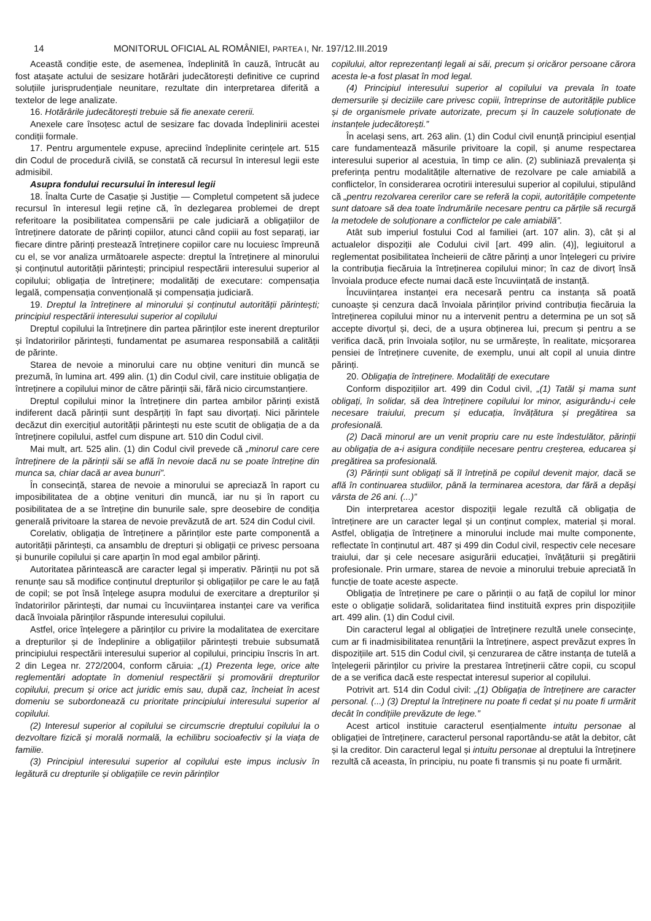14 MONITORUL OFICIAL AL ROMÂNIEI, PARTEA I, Nr. 197/12.III.2019
Această condiție este, de asemenea, îndeplinită în cauză, întrucât au fost atașate actului de sesizare hotărâri judecătorești definitive ce cuprind soluțiile jurisprudențiale neunitare, rezultate din interpretarea diferită a textelor de lege analizate.
16. Hotărârile judecătorești trebuie să fie anexate cererii.
Anexele care însoțesc actul de sesizare fac dovada îndeplinirii acestei condiții formale.
17. Pentru argumentele expuse, apreciind îndeplinite cerințele art. 515 din Codul de procedură civilă, se constată că recursul în interesul legii este admisibil.
Asupra fondului recursului în interesul legii
18. Înalta Curte de Casație și Justiție — Completul competent să judece recursul în interesul legii reține că, în dezlegarea problemei de drept referitoare la posibilitatea compensării pe cale judiciară a obligațiilor de întreținere datorate de părinți copiilor, atunci când copiii au fost separați, iar fiecare dintre părinți prestează întreținere copiilor care nu locuiesc împreună cu el, se vor analiza următoarele aspecte: dreptul la întreținere al minorului și conținutul autorității părintești; principiul respectării interesului superior al copilului; obligația de întreținere; modalități de executare: compensația legală, compensația convențională și compensația judiciară.
19. Dreptul la întreținere al minorului și conținutul autorității părintești; principiul respectării interesului superior al copilului
Dreptul copilului la întreținere din partea părinților este inerent drepturilor și îndatoririlor părintești, fundamentat pe asumarea responsabilă a calității de părinte.
Starea de nevoie a minorului care nu obține venituri din muncă se prezumă, în lumina art. 499 alin. (1) din Codul civil, care instituie obligația de întreținere a copilului minor de către părinții săi, fără nicio circumstanțiere.
Dreptul copilului minor la întreținere din partea ambilor părinți există indiferent dacă părinții sunt despărțiți în fapt sau divorțați. Nici părintele decăzut din exercițiul autorității părintești nu este scutit de obligația de a da întreținere copilului, astfel cum dispune art. 510 din Codul civil.
Mai mult, art. 525 alin. (1) din Codul civil prevede că „minorul care cere întreținere de la părinții săi se află în nevoie dacă nu se poate întreține din munca sa, chiar dacă ar avea bunuri”.
În consecință, starea de nevoie a minorului se apreciază în raport cu imposibilitatea de a obține venituri din muncă, iar nu și în raport cu posibilitatea de a se întreține din bunurile sale, spre deosebire de condiția generală privitoare la starea de nevoie prevăzută de art. 524 din Codul civil.
Corelativ, obligația de întreținere a părinților este parte componentă a autorității părintești, ca ansamblu de drepturi și obligații ce privesc persoana și bunurile copilului și care aparțin în mod egal ambilor părinți.
Autoritatea părintească are caracter legal și imperativ. Părinții nu pot să renunțe sau să modifice conținutul drepturilor și obligațiilor pe care le au față de copil; se pot însă înțelege asupra modului de exercitare a drepturilor și îndatoririlor părintești, dar numai cu încuviințarea instanței care va verifica dacă învoiala părinților răspunde interesului copilului.
Astfel, orice înțelegere a părinților cu privire la modalitatea de exercitare a drepturilor și de îndeplinire a obligațiilor părintești trebuie subsumată principiului respectării interesului superior al copilului, principiu înscris în art. 2 din Legea nr. 272/2004, conform căruia: „(1) Prezenta lege, orice alte reglementări adoptate în domeniul respectării și promovării drepturilor copilului, precum și orice act juridic emis sau, după caz, încheiat în acest domeniu se subordonează cu prioritate principiului interesului superior al copilului.
(2) Interesul superior al copilului se circumscrie dreptului copilului la o dezvoltare fizică și morală normală, la echilibru socioafectiv și la viața de familie.
(3) Principiul interesului superior al copilului este impus inclusiv în legătură cu drepturile și obligațiile ce revin părinților
copilului, altor reprezentanți legali ai săi, precum și oricăror persoane cărora acesta le-a fost plasat în mod legal.
(4) Principiul interesului superior al copilului va prevala în toate demersurile și deciziile care privesc copiii, întreprinse de autoritățile publice și de organismele private autorizate, precum și în cauzele soluționate de instanțele judecătorești.”
În același sens, art. 263 alin. (1) din Codul civil enunță principiul esențial care fundamentează măsurile privitoare la copil, și anume respectarea interesului superior al acestuia, în timp ce alin. (2) subliniază prevalența și preferința pentru modalitățile alternative de rezolvare pe cale amiabilă a conflictelor, în considerarea ocrotirii interesului superior al copilului, stipulând că „pentru rezolvarea cererilor care se referă la copii, autoritățile competente sunt datoare să dea toate îndrumările necesare pentru ca părțile să recurgă la metodele de soluționare a conflictelor pe cale amiabilă”.
Atât sub imperiul fostului Cod al familiei (art. 107 alin. 3), cât și al actualelor dispoziții ale Codului civil [art. 499 alin. (4)], legiuitorul a reglementat posibilitatea încheierii de către părinți a unor înțelegeri cu privire la contribuția fiecăruia la întreținerea copilului minor; în caz de divorț însă învoiala produce efecte numai dacă este încuviințată de instanță.
Încuviințarea instanței era necesară pentru ca instanța să poată cunoaște și cenzura dacă învoiala părinților privind contribuția fiecăruia la întreținerea copilului minor nu a intervenit pentru a determina pe un soț să accepte divorțul și, deci, de a ușura obținerea lui, precum și pentru a se verifica dacă, prin învoiala soților, nu se urmărește, în realitate, micșorarea pensiei de întreținere cuvenite, de exemplu, unui alt copil al unuia dintre părinți.
20. Obligația de întreținere. Modalități de executare
Conform dispozițiilor art. 499 din Codul civil, „(1) Tatăl și mama sunt obligați, în solidar, să dea întreținere copilului lor minor, asigurându-i cele necesare traiului, precum și educația, învățătura și pregătirea sa profesională.
(2) Dacă minorul are un venit propriu care nu este îndestulător, părinții au obligația de a-i asigura condițiile necesare pentru creșterea, educarea și pregătirea sa profesională.
(3) Părinții sunt obligați să îl întrețină pe copilul devenit major, dacă se află în continuarea studiilor, până la terminarea acestora, dar fără a depăși vârsta de 26 ani. (...)”
Din interpretarea acestor dispoziții legale rezultă că obligația de întreținere are un caracter legal și un conținut complex, material și moral. Astfel, obligația de întreținere a minorului include mai multe componente, reflectate în conținutul art. 487 și 499 din Codul civil, respectiv cele necesare traiului, dar și cele necesare asigurării educației, învățăturii și pregătirii profesionale. Prin urmare, starea de nevoie a minorului trebuie apreciată în funcție de toate aceste aspecte.
Obligația de întreținere pe care o părinții o au față de copilul lor minor este o obligație solidară, solidaritatea fiind instituită expres prin dispozițiile art. 499 alin. (1) din Codul civil.
Din caracterul legal al obligației de întreținere rezultă unele consecințe, cum ar fi inadmisibilitatea renunțării la întreținere, aspect prevăzut expres în dispozițiile art. 515 din Codul civil, și cenzurarea de către instanța de tutelă a înțelegerii părinților cu privire la prestarea întreținerii către copii, cu scopul de a se verifica dacă este respectat interesul superior al copilului.
Potrivit art. 514 din Codul civil: „(1) Obligația de întreținere are caracter personal. (...) (3) Dreptul la întreținere nu poate fi cedat și nu poate fi urmărit decât în condițiile prevăzute de lege.”
Acest articol instituie caracterul esențialmente intuitu personae al obligației de întreținere, caracterul personal raportându-se atât la debitor, cât și la creditor. Din caracterul legal și intuitu personae al dreptului la întreținere rezultă că aceasta, în principiu, nu poate fi transmis și nu poate fi urmărit.